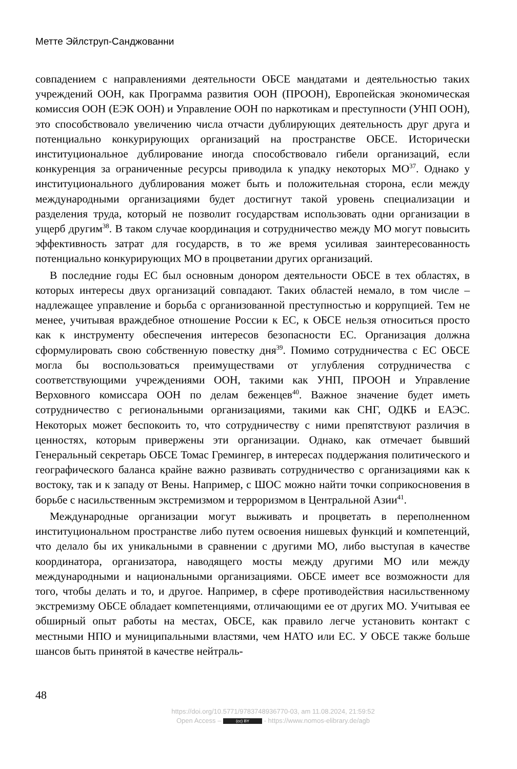Метте Эйлструп-Санджованни
совпадением с направлениями деятельности ОБСЕ мандатами и деятельностью таких учреждений ООН, как Программа развития ООН (ПРООН), Европейская экономическая комиссия ООН (ЕЭК ООН) и Управление ООН по наркотикам и преступности (УНП ООН), это способствовало увеличению числа отчасти дублирующих деятельность друг друга и потенциально конкурирующих организаций на пространстве ОБСЕ. Исторически институциональное дублирование иногда способствовало гибели организаций, если конкуренция за ограниченные ресурсы приводила к упадку некоторых МО<sup>37</sup>. Однако у институционального дублирования может быть и положительная сторона, если между международными организациями будет достигнут такой уровень специализации и разделения труда, который не позволит государствам использовать одни организации в ущерб другим<sup>38</sup>. В таком случае координация и сотрудничество между МО могут повысить эффективность затрат для государств, в то же время усиливая заинтересованность потенциально конкурирующих МО в процветании других организаций.
В последние годы ЕС был основным донором деятельности ОБСЕ в тех областях, в которых интересы двух организаций совпадают. Таких областей немало, в том числе – надлежащее управление и борьба с организованной преступностью и коррупцией. Тем не менее, учитывая враждебное отношение России к ЕС, к ОБСЕ нельзя относиться просто как к инструменту обеспечения интересов безопасности ЕС. Организация должна сформулировать свою собственную повестку дня<sup>39</sup>. Помимо сотрудничества с ЕС ОБСЕ могла бы воспользоваться преимуществами от углубления сотрудничества с соответствующими учреждениями ООН, такими как УНП, ПРООН и Управление Верховного комиссара ООН по делам беженцев<sup>40</sup>. Важное значение будет иметь сотрудничество с региональными организациями, такими как СНГ, ОДКБ и ЕАЭС. Некоторых может беспокоить то, что сотрудничеству с ними препятствуют различия в ценностях, которым привержены эти организации. Однако, как отмечает бывший Генеральный секретарь ОБСЕ Томас Гремингер, в интересах поддержания политического и географического баланса крайне важно развивать сотрудничество с организациями как к востоку, так и к западу от Вены. Например, с ШОС можно найти точки соприкосновения в борьбе с насильственным экстремизмом и терроризмом в Центральной Азии<sup>41</sup>.
Международные организации могут выживать и процветать в переполненном институциональном пространстве либо путем освоения нишевых функций и компетенций, что делало бы их уникальными в сравнении с другими МО, либо выступая в качестве координатора, организатора, наводящего мосты между другими МО или между международными и национальными организациями. ОБСЕ имеет все возможности для того, чтобы делать и то, и другое. Например, в сфере противодействия насильственному экстремизму ОБСЕ обладает компетенциями, отличающими ее от других МО. Учитывая ее обширный опыт работы на местах, ОБСЕ, как правило легче установить контакт с местными НПО и муниципальными властями, чем НАТО или ЕС. У ОБСЕ также больше шансов быть принятой в качестве нейтраль-
48
https://doi.org/10.5771/9783748936770-03, am 11.08.2024, 21:59:52
Open Access – (cc) BY - https://www.nomos-elibrary.de/agb